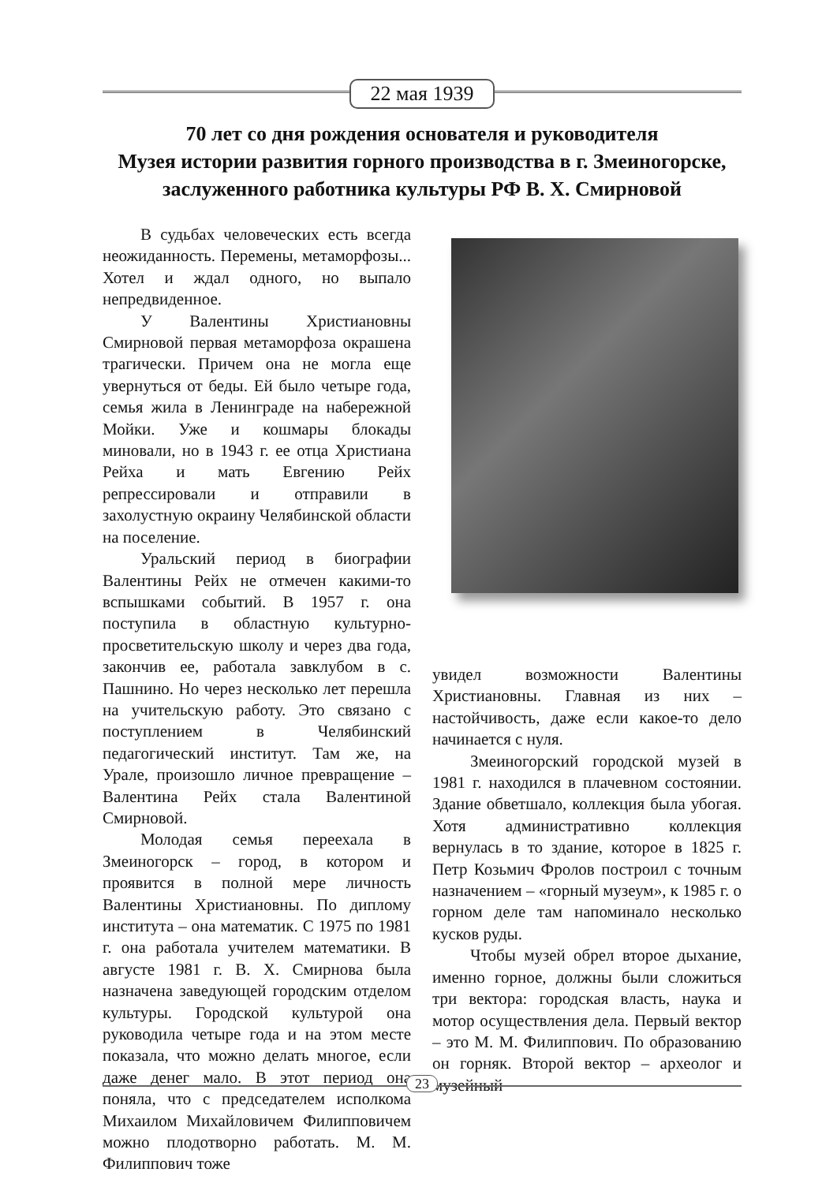22 мая 1939
70 лет со дня рождения основателя и руководителя
Музея истории развития горного производства в г. Змеиногорске,
заслуженного работника культуры РФ В. Х. Смирновой
В судьбах человеческих есть всегда неожиданность. Перемены, метаморфозы... Хотел и ждал одного, но выпало непредвиденное.
У Валентины Христиановны Смирновой первая метаморфоза окрашена трагически. Причем она не могла еще увернуться от беды. Ей было четыре года, семья жила в Ленинграде на набережной Мойки. Уже и кошмары блокады миновали, но в 1943 г. ее отца Христиана Рейха и мать Евгению Рейх репрессировали и отправили в захолустную окраину Челябинской области на поселение.
Уральский период в биографии Валентины Рейх не отмечен какими-то вспышками событий. В 1957 г. она поступила в областную культурно-просветительскую школу и через два года, закончив ее, работала завклубом в с. Пашнино. Но через несколько лет перешла на учительскую работу. Это связано с поступлением в Челябинский педагогический институт. Там же, на Урале, произошло личное превращение – Валентина Рейх стала Валентиной Смирновой.
Молодая семья переехала в Змеиногорск – город, в котором и проявится в полной мере личность Валентины Христиановны. По диплому института – она математик. С 1975 по 1981 г. она работала учителем математики. В августе 1981 г. В. Х. Смирнова была назначена заведующей городским отделом культуры. Городской культурой она руководила четыре года и на этом месте показала, что можно делать многое, если даже денег мало. В этот период она поняла, что с председателем исполкома Михаилом Михайловичем Филипповичем можно плодотворно работать. М. М. Филиппович тоже
увидел возможности Валентины Христиановны. Главная из них – настойчивость, даже если какое-то дело начинается с нуля.
Змеиногорский городской музей в 1981 г. находился в плачевном состоянии. Здание обветшало, коллекция была убогая. Хотя административно коллекция вернулась в то здание, которое в 1825 г. Петр Козьмич Фролов построил с точным назначением – «горный музеум», к 1985 г. о горном деле там напоминало несколько кусков руды.
Чтобы музей обрел второе дыхание, именно горное, должны были сложиться три вектора: городская власть, наука и мотор осуществления дела. Первый вектор – это М. М. Филиппович. По образованию он горняк. Второй вектор – археолог и музейный
23